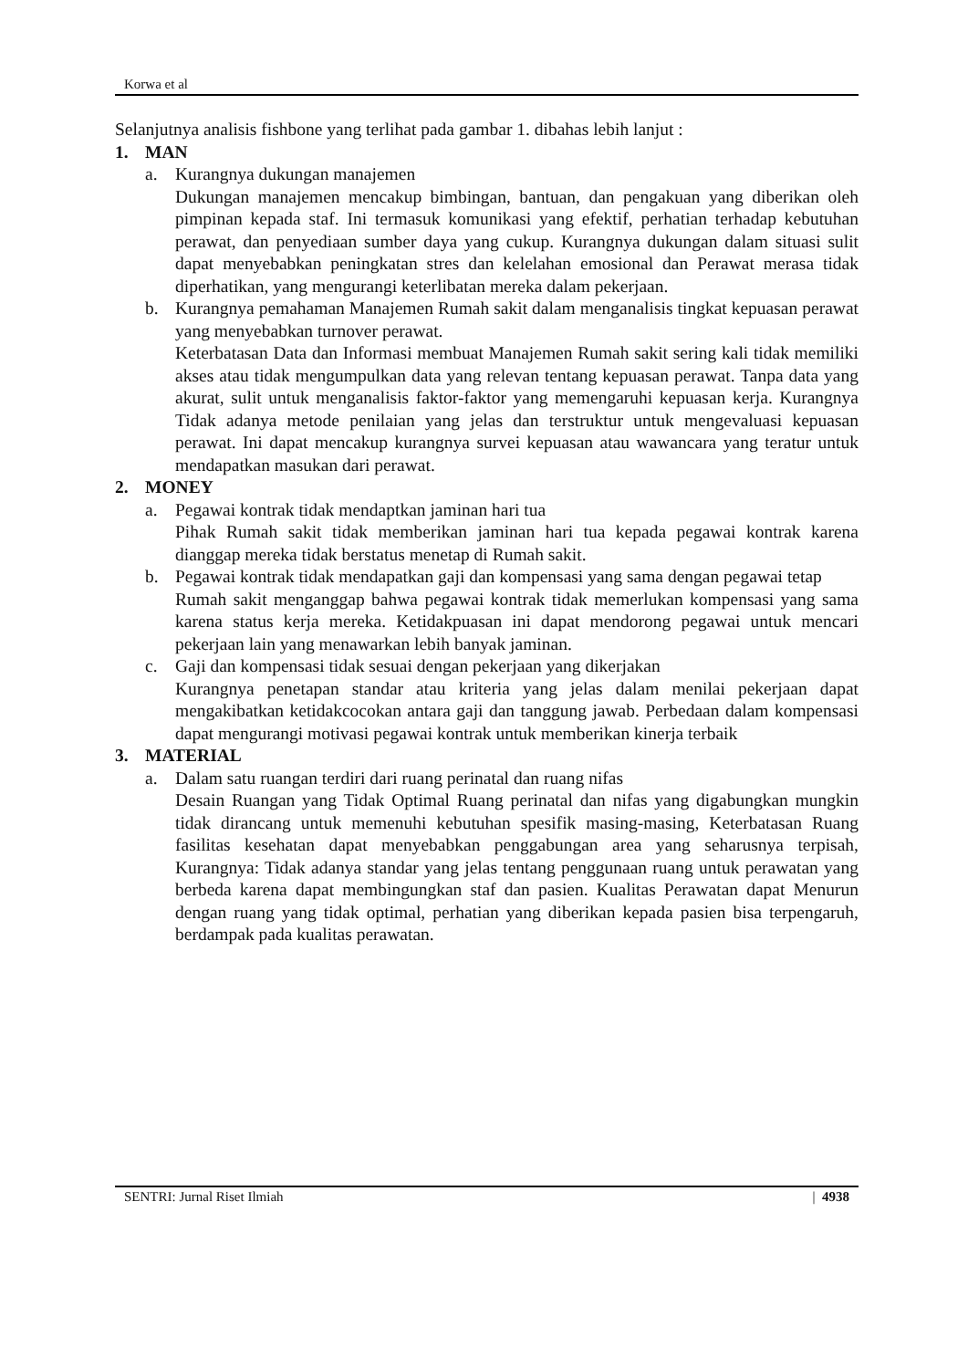Korwa et al
Selanjutnya analisis fishbone yang terlihat pada gambar 1. dibahas lebih lanjut :
1. MAN
a. Kurangnya dukungan manajemen
Dukungan manajemen mencakup bimbingan, bantuan, dan pengakuan yang diberikan oleh pimpinan kepada staf. Ini termasuk komunikasi yang efektif, perhatian terhadap kebutuhan perawat, dan penyediaan sumber daya yang cukup. Kurangnya dukungan dalam situasi sulit dapat menyebabkan peningkatan stres dan kelelahan emosional dan Perawat merasa tidak diperhatikan, yang mengurangi keterlibatan mereka dalam pekerjaan.
b. Kurangnya pemahaman Manajemen Rumah sakit dalam menganalisis tingkat kepuasan perawat yang menyebabkan turnover perawat.
Keterbatasan Data dan Informasi membuat Manajemen Rumah sakit sering kali tidak memiliki akses atau tidak mengumpulkan data yang relevan tentang kepuasan perawat. Tanpa data yang akurat, sulit untuk menganalisis faktor-faktor yang memengaruhi kepuasan kerja. Kurangnya Tidak adanya metode penilaian yang jelas dan terstruktur untuk mengevaluasi kepuasan perawat. Ini dapat mencakup kurangnya survei kepuasan atau wawancara yang teratur untuk mendapatkan masukan dari perawat.
2. MONEY
a. Pegawai kontrak tidak mendaptkan jaminan hari tua
Pihak Rumah sakit tidak memberikan jaminan hari tua kepada pegawai kontrak karena dianggap mereka tidak berstatus menetap di Rumah sakit.
b. Pegawai kontrak tidak mendapatkan gaji dan kompensasi yang sama dengan pegawai tetap
Rumah sakit menganggap bahwa pegawai kontrak tidak memerlukan kompensasi yang sama karena status kerja mereka. Ketidakpuasan ini dapat mendorong pegawai untuk mencari pekerjaan lain yang menawarkan lebih banyak jaminan.
c. Gaji dan kompensasi tidak sesuai dengan pekerjaan yang dikerjakan
Kurangnya penetapan standar atau kriteria yang jelas dalam menilai pekerjaan dapat mengakibatkan ketidakcocokan antara gaji dan tanggung jawab. Perbedaan dalam kompensasi dapat mengurangi motivasi pegawai kontrak untuk memberikan kinerja terbaik
3. MATERIAL
a. Dalam satu ruangan terdiri dari ruang perinatal dan ruang nifas
Desain Ruangan yang Tidak Optimal Ruang perinatal dan nifas yang digabungkan mungkin tidak dirancang untuk memenuhi kebutuhan spesifik masing-masing, Keterbatasan Ruang fasilitas kesehatan dapat menyebabkan penggabungan area yang seharusnya terpisah, Kurangnya: Tidak adanya standar yang jelas tentang penggunaan ruang untuk perawatan yang berbeda karena dapat membingungkan staf dan pasien. Kualitas Perawatan dapat Menurun dengan ruang yang tidak optimal, perhatian yang diberikan kepada pasien bisa terpengaruh, berdampak pada kualitas perawatan.
SENTRI: Jurnal Riset Ilmiah | 4938